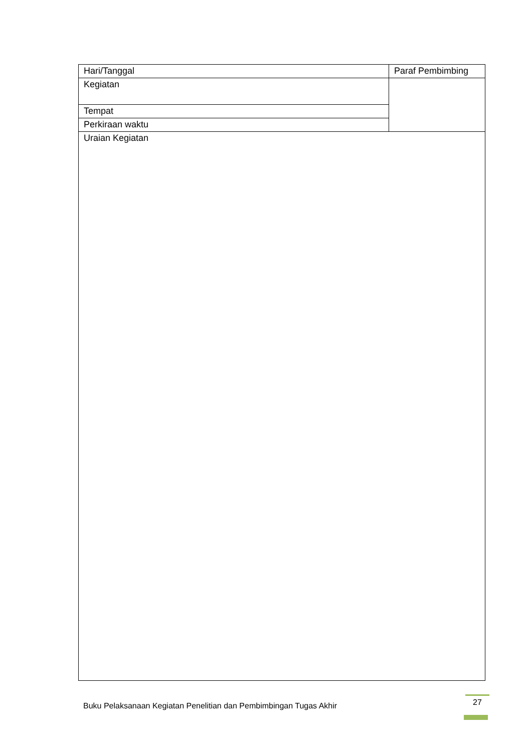| Hari/Tanggal | Paraf Pembimbing |
| Kegiatan | |
| Tempat | |
| Perkiraan waktu | |
| Uraian Kegiatan | |
Buku Pelaksanaan Kegiatan Penelitian dan Pembimbingan Tugas Akhir 27